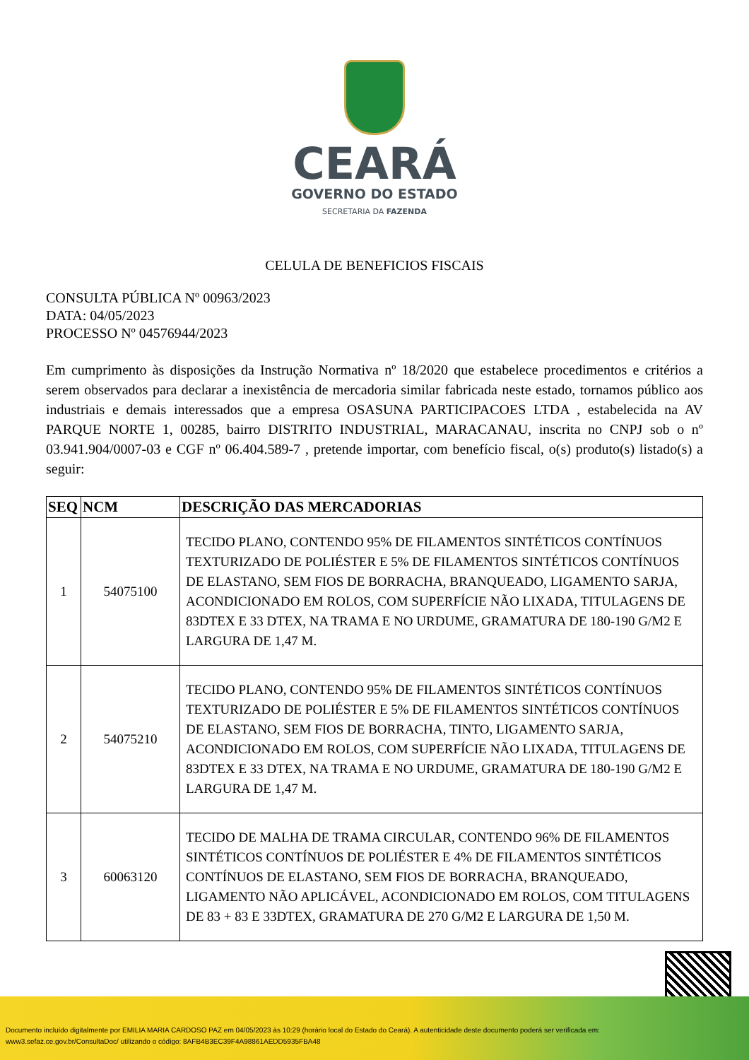CEARÁ
GOVERNO DO ESTADO
SECRETARIA DA FAZENDA
CELULA DE BENEFICIOS FISCAIS
CONSULTA PÚBLICA Nº 00963/2023
DATA: 04/05/2023
PROCESSO Nº 04576944/2023
Em cumprimento às disposições da Instrução Normativa nº 18/2020 que estabelece procedimentos e critérios a serem observados para declarar a inexistência de mercadoria similar fabricada neste estado, tornamos público aos industriais e demais interessados que a empresa OSASUNA PARTICIPACOES LTDA , estabelecida na AV PARQUE NORTE 1, 00285, bairro DISTRITO INDUSTRIAL, MARACANAU, inscrita no CNPJ sob o nº 03.941.904/0007-03 e CGF nº 06.404.589-7 , pretende importar, com benefício fiscal, o(s) produto(s) listado(s) a seguir:
| SEQ | NCM | DESCRIÇÃO DAS MERCADORIAS |
| --- | --- | --- |
| 1 | 54075100 | TECIDO PLANO, CONTENDO 95% DE FILAMENTOS SINTÉTICOS CONTÍNUOS TEXTURIZADO DE POLIÉSTER E 5% DE FILAMENTOS SINTÉTICOS CONTÍNUOS DE ELASTANO, SEM FIOS DE BORRACHA, BRANQUEADO, LIGAMENTO SARJA, ACONDICIONADO EM ROLOS, COM SUPERFÍCIE NÃO LIXADA, TITULAGENS DE 83DTEX E 33 DTEX, NA TRAMA E NO URDUME, GRAMATURA DE 180-190 G/M2 E LARGURA DE 1,47 M. |
| 2 | 54075210 | TECIDO PLANO, CONTENDO 95% DE FILAMENTOS SINTÉTICOS CONTÍNUOS TEXTURIZADO DE POLIÉSTER E 5% DE FILAMENTOS SINTÉTICOS CONTÍNUOS DE ELASTANO, SEM FIOS DE BORRACHA, TINTO, LIGAMENTO SARJA, ACONDICIONADO EM ROLOS, COM SUPERFÍCIE NÃO LIXADA, TITULAGENS DE 83DTEX E 33 DTEX, NA TRAMA E NO URDUME, GRAMATURA DE 180-190 G/M2 E LARGURA DE 1,47 M. |
| 3 | 60063120 | TECIDO DE MALHA DE TRAMA CIRCULAR, CONTENDO 96% DE FILAMENTOS SINTÉTICOS CONTÍNUOS DE POLIÉSTER E 4% DE FILAMENTOS SINTÉTICOS CONTÍNUOS DE ELASTANO, SEM FIOS DE BORRACHA, BRANQUEADO, LIGAMENTO NÃO APLICÁVEL, ACONDICIONADO EM ROLOS, COM TITULAGENS DE 83 + 83 E 33DTEX, GRAMATURA DE 270 G/M2 E LARGURA DE 1,50 M. |
Documento incluído digitalmente por EMILIA MARIA CARDOSO PAZ em 04/05/2023 às 10:29 (horário local do Estado do Ceará). A autenticidade deste documento poderá ser verificada em:
www3.sefaz.ce.gov.br/ConsultaDoc/ utilizando o código: 8AFB4B3EC39F4A98861AEDD5935FBA48